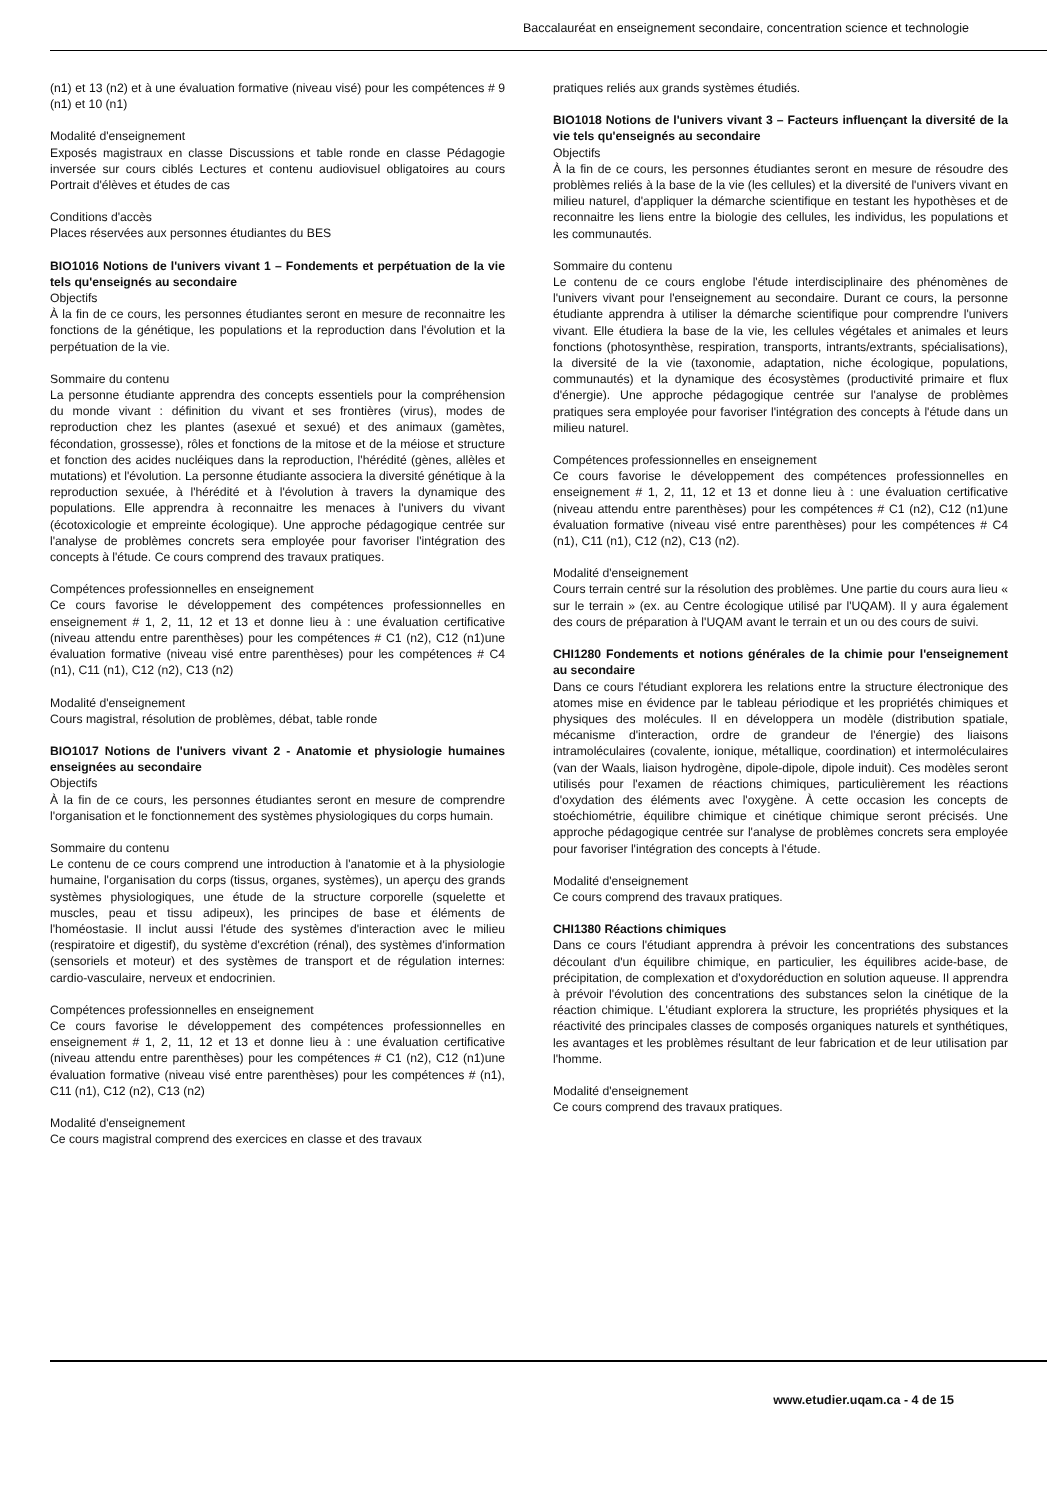Baccalauréat en enseignement secondaire, concentration science et technologie
(n1) et 13 (n2) et à une évaluation formative (niveau visé) pour les compétences # 9 (n1) et 10 (n1)
Modalité d'enseignement
Exposés magistraux en classe Discussions et table ronde en classe Pédagogie inversée sur cours ciblés Lectures et contenu audiovisuel obligatoires au cours Portrait d'élèves et études de cas
Conditions d'accès
Places réservées aux personnes étudiantes du BES
BIO1016 Notions de l'univers vivant 1 – Fondements et perpétuation de la vie tels qu'enseignés au secondaire
Objectifs
À la fin de ce cours, les personnes étudiantes seront en mesure de reconnaitre les fonctions de la génétique, les populations et la reproduction dans l'évolution et la perpétuation de la vie.
Sommaire du contenu
La personne étudiante apprendra des concepts essentiels pour la compréhension du monde vivant : définition du vivant et ses frontières (virus), modes de reproduction chez les plantes (asexué et sexué) et des animaux (gamètes, fécondation, grossesse), rôles et fonctions de la mitose et de la méiose et structure et fonction des acides nucléiques dans la reproduction, l'hérédité (gènes, allèles et mutations) et l'évolution. La personne étudiante associera la diversité génétique à la reproduction sexuée, à l'hérédité et à l'évolution à travers la dynamique des populations. Elle apprendra à reconnaitre les menaces à l'univers du vivant (écotoxicologie et empreinte écologique). Une approche pédagogique centrée sur l'analyse de problèmes concrets sera employée pour favoriser l'intégration des concepts à l'étude. Ce cours comprend des travaux pratiques.
Compétences professionnelles en enseignement
Ce cours favorise le développement des compétences professionnelles en enseignement # 1, 2, 11, 12 et 13 et donne lieu à : une évaluation certificative (niveau attendu entre parenthèses) pour les compétences # C1 (n2), C12 (n1)une évaluation formative (niveau visé entre parenthèses) pour les compétences # C4 (n1), C11 (n1), C12 (n2), C13 (n2)
Modalité d'enseignement
Cours magistral, résolution de problèmes, débat, table ronde
BIO1017 Notions de l'univers vivant 2 - Anatomie et physiologie humaines enseignées au secondaire
Objectifs
À la fin de ce cours, les personnes étudiantes seront en mesure de comprendre l'organisation et le fonctionnement des systèmes physiologiques du corps humain.
Sommaire du contenu
Le contenu de ce cours comprend une introduction à l'anatomie et à la physiologie humaine, l'organisation du corps (tissus, organes, systèmes), un aperçu des grands systèmes physiologiques, une étude de la structure corporelle (squelette et muscles, peau et tissu adipeux), les principes de base et éléments de l'homéostasie. Il inclut aussi l'étude des systèmes d'interaction avec le milieu (respiratoire et digestif), du système d'excrétion (rénal), des systèmes d'information (sensoriels et moteur) et des systèmes de transport et de régulation internes: cardio-vasculaire, nerveux et endocrinien.
Compétences professionnelles en enseignement
Ce cours favorise le développement des compétences professionnelles en enseignement # 1, 2, 11, 12 et 13 et donne lieu à : une évaluation certificative (niveau attendu entre parenthèses) pour les compétences # C1 (n2), C12 (n1)une évaluation formative (niveau visé entre parenthèses) pour les compétences # (n1), C11 (n1), C12 (n2), C13 (n2)
Modalité d'enseignement
Ce cours magistral comprend des exercices en classe et des travaux
pratiques reliés aux grands systèmes étudiés.
BIO1018 Notions de l'univers vivant 3 – Facteurs influençant la diversité de la vie tels qu'enseignés au secondaire
Objectifs
À la fin de ce cours, les personnes étudiantes seront en mesure de résoudre des problèmes reliés à la base de la vie (les cellules) et la diversité de l'univers vivant en milieu naturel, d'appliquer la démarche scientifique en testant les hypothèses et de reconnaitre les liens entre la biologie des cellules, les individus, les populations et les communautés.
Sommaire du contenu
Le contenu de ce cours englobe l'étude interdisciplinaire des phénomènes de l'univers vivant pour l'enseignement au secondaire. Durant ce cours, la personne étudiante apprendra à utiliser la démarche scientifique pour comprendre l'univers vivant. Elle étudiera la base de la vie, les cellules végétales et animales et leurs fonctions (photosynthèse, respiration, transports, intrants/extrants, spécialisations), la diversité de la vie (taxonomie, adaptation, niche écologique, populations, communautés) et la dynamique des écosystèmes (productivité primaire et flux d'énergie). Une approche pédagogique centrée sur l'analyse de problèmes pratiques sera employée pour favoriser l'intégration des concepts à l'étude dans un milieu naturel.
Compétences professionnelles en enseignement
Ce cours favorise le développement des compétences professionnelles en enseignement # 1, 2, 11, 12 et 13 et donne lieu à : une évaluation certificative (niveau attendu entre parenthèses) pour les compétences # C1 (n2), C12 (n1)une évaluation formative (niveau visé entre parenthèses) pour les compétences # C4 (n1), C11 (n1), C12 (n2), C13 (n2).
Modalité d'enseignement
Cours terrain centré sur la résolution des problèmes. Une partie du cours aura lieu « sur le terrain » (ex. au Centre écologique utilisé par l'UQAM). Il y aura également des cours de préparation à l'UQAM avant le terrain et un ou des cours de suivi.
CHI1280 Fondements et notions générales de la chimie pour l'enseignement au secondaire
Dans ce cours l'étudiant explorera les relations entre la structure électronique des atomes mise en évidence par le tableau périodique et les propriétés chimiques et physiques des molécules. Il en développera un modèle (distribution spatiale, mécanisme d'interaction, ordre de grandeur de l'énergie) des liaisons intramoléculaires (covalente, ionique, métallique, coordination) et intermoléculaires (van der Waals, liaison hydrogène, dipole-dipole, dipole induit). Ces modèles seront utilisés pour l'examen de réactions chimiques, particulièrement les réactions d'oxydation des éléments avec l'oxygène. À cette occasion les concepts de stoéchiométrie, équilibre chimique et cinétique chimique seront précisés. Une approche pédagogique centrée sur l'analyse de problèmes concrets sera employée pour favoriser l'intégration des concepts à l'étude.
Modalité d'enseignement
Ce cours comprend des travaux pratiques.
CHI1380 Réactions chimiques
Dans ce cours l'étudiant apprendra à prévoir les concentrations des substances découlant d'un équilibre chimique, en particulier, les équilibres acide-base, de précipitation, de complexation et d'oxydoréduction en solution aqueuse. Il apprendra à prévoir l'évolution des concentrations des substances selon la cinétique de la réaction chimique. L'étudiant explorera la structure, les propriétés physiques et la réactivité des principales classes de composés organiques naturels et synthétiques, les avantages et les problèmes résultant de leur fabrication et de leur utilisation par l'homme.
Modalité d'enseignement
Ce cours comprend des travaux pratiques.
www.etudier.uqam.ca - 4 de 15